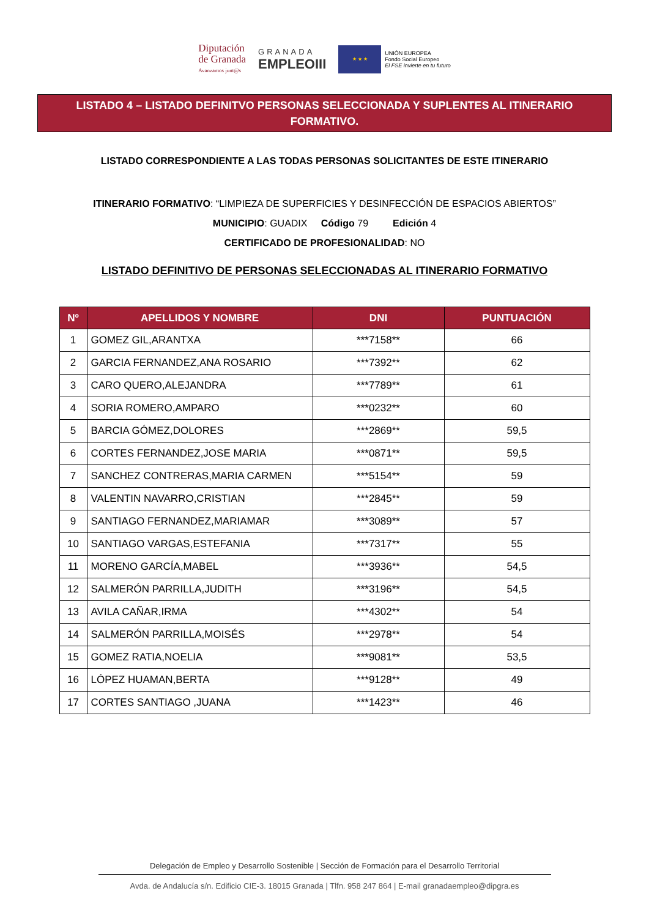Diputación
de Granada
Avanzamos junt@s
GRANADA
EMPLEOIII
★ ★ ★
UNIÓN EUROPEA
Fondo Social Europeo
El FSE invierte en tu futuro
LISTADO 4 – LISTADO DEFINITVO PERSONAS SELECCIONADA Y SUPLENTES AL ITINERARIO FORMATIVO.
LISTADO CORRESPONDIENTE A LAS TODAS PERSONAS SOLICITANTES DE ESTE ITINERARIO
ITINERARIO FORMATIVO: “LIMPIEZA DE SUPERFICIES Y DESINFECCIÓN DE ESPACIOS ABIERTOS”
MUNICIPIO: GUADIX Código 79 Edición 4
CERTIFICADO DE PROFESIONALIDAD: NO
LISTADO DEFINITIVO DE PERSONAS SELECCIONADAS AL ITINERARIO FORMATIVO
| Nº | APELLIDOS Y NOMBRE | DNI | PUNTUACIÓN |
| --- | --- | --- | --- |
| 1 | GOMEZ GIL,ARANTXA | ***7158** | 66 |
| 2 | GARCIA FERNANDEZ,ANA ROSARIO | ***7392** | 62 |
| 3 | CARO QUERO,ALEJANDRA | ***7789** | 61 |
| 4 | SORIA ROMERO,AMPARO | ***0232** | 60 |
| 5 | BARCIA GÓMEZ,DOLORES | ***2869** | 59,5 |
| 6 | CORTES FERNANDEZ,JOSE MARIA | ***0871** | 59,5 |
| 7 | SANCHEZ CONTRERAS,MARIA CARMEN | ***5154** | 59 |
| 8 | VALENTIN NAVARRO,CRISTIAN | ***2845** | 59 |
| 9 | SANTIAGO FERNANDEZ,MARIAMAR | ***3089** | 57 |
| 10 | SANTIAGO VARGAS,ESTEFANIA | ***7317** | 55 |
| 11 | MORENO GARCÍA,MABEL | ***3936** | 54,5 |
| 12 | SALMERÓN PARRILLA,JUDITH | ***3196** | 54,5 |
| 13 | AVILA CAÑAR,IRMA | ***4302** | 54 |
| 14 | SALMERÓN PARRILLA,MOISÉS | ***2978** | 54 |
| 15 | GOMEZ RATIA,NOELIA | ***9081** | 53,5 |
| 16 | LÓPEZ HUAMAN,BERTA | ***9128** | 49 |
| 17 | CORTES SANTIAGO ,JUANA | ***1423** | 46 |
Delegación de Empleo y Desarrollo Sostenible | Sección de Formación para el Desarrollo Territorial
Avda. de Andalucía s/n. Edificio CIE-3. 18015 Granada | Tlfn. 958 247 864 | E-mail granadaempleo@dipgra.es